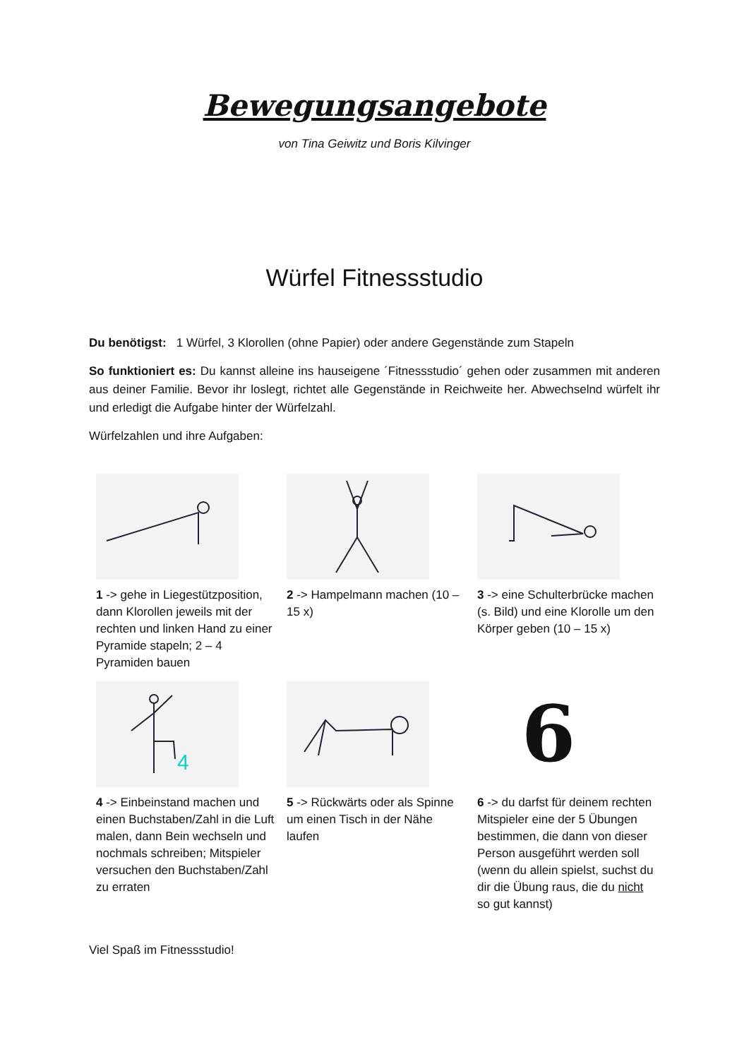Bewegungsangebote
von Tina Geiwitz und Boris Kilvinger
Würfel Fitnessstudio
Du benötigst: 1 Würfel, 3 Klorollen (ohne Papier) oder andere Gegenstände zum Stapeln
So funktioniert es: Du kannst alleine ins hauseigene ´Fitnessstudio´ gehen oder zusammen mit anderen aus deiner Familie. Bevor ihr loslegt, richtet alle Gegenstände in Reichweite her. Abwechselnd würfelt ihr und erledigt die Aufgabe hinter der Würfelzahl.
Würfelzahlen und ihre Aufgaben:
1 -> gehe in Liegestützposition, dann Klorollen jeweils mit der rechten und linken Hand zu einer Pyramide stapeln; 2 – 4 Pyramiden bauen
2 -> Hampelmann machen (10 – 15 x)
3 -> eine Schulterbrücke machen (s. Bild) und eine Klorolle um den Körper geben (10 – 15 x)
4
4 -> Einbeinstand machen und einen Buchstaben/Zahl in die Luft malen, dann Bein wechseln und nochmals schreiben; Mitspieler versuchen den Buchstaben/Zahl zu erraten
5 -> Rückwärts oder als Spinne um einen Tisch in der Nähe laufen
6
6 -> du darfst für deinem rechten Mitspieler eine der 5 Übungen bestimmen, die dann von dieser Person ausgeführt werden soll (wenn du allein spielst, suchst du dir die Übung raus, die du nicht so gut kannst)
Viel Spaß im Fitnessstudio!